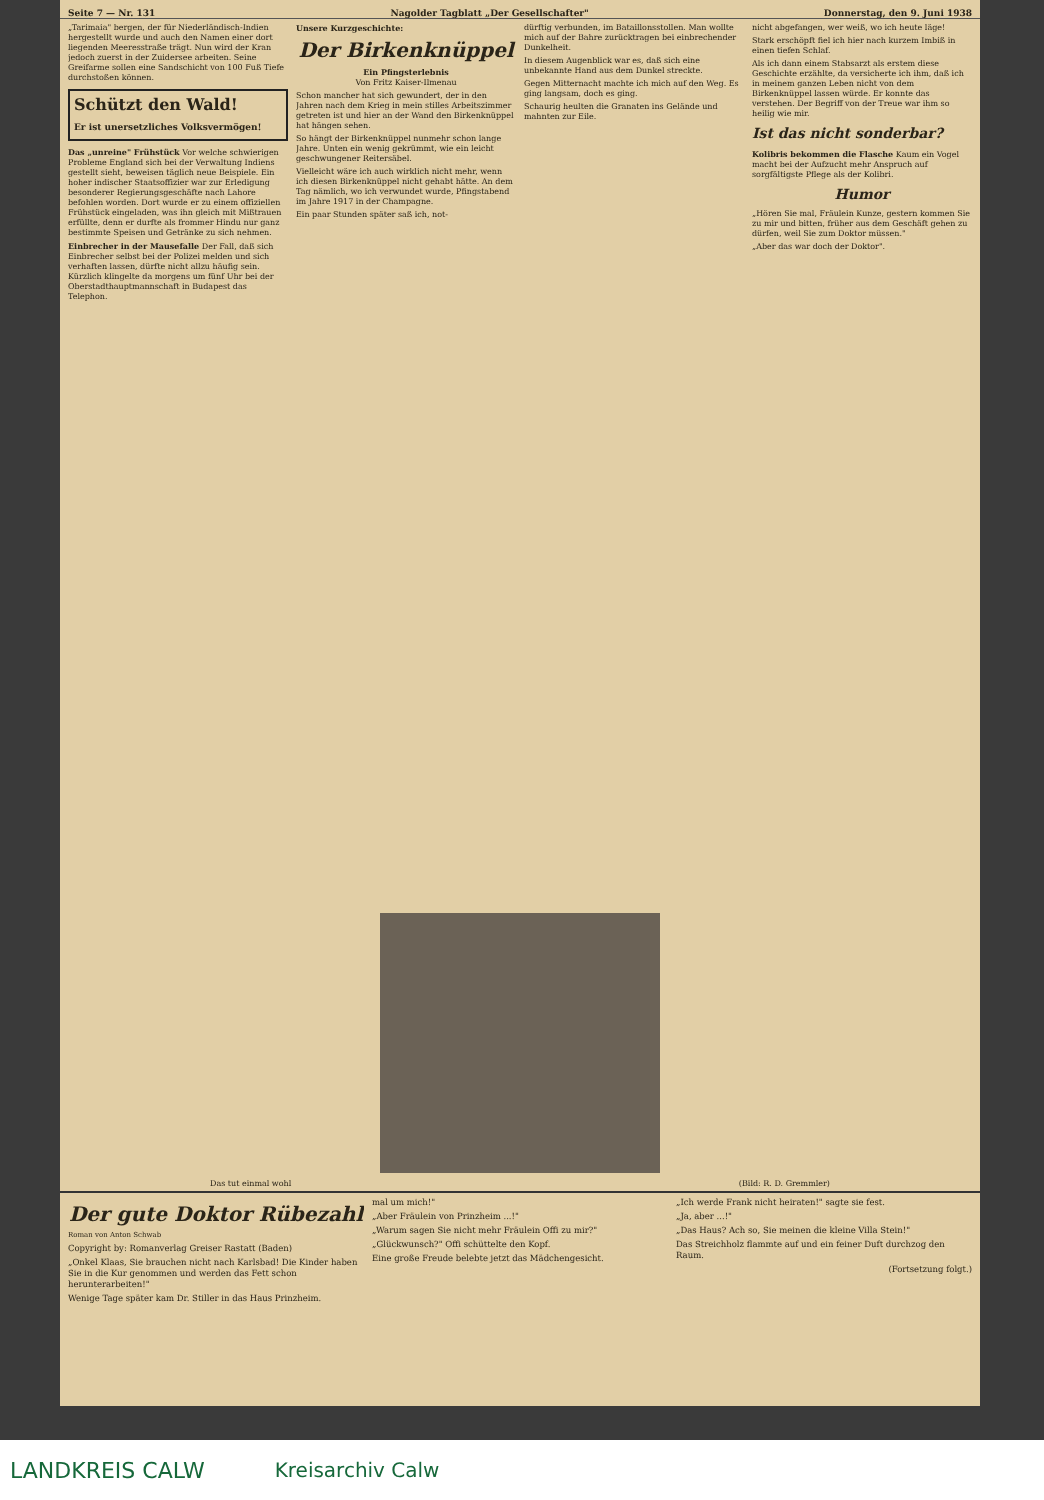Seite 7 — Nr. 131 Nagolder Tagblatt „Der Gesellschafter" Donnerstag, den 9. Juni 1938
„Tarimaia" bergen, der für Niederländisch-Indien hergestellt wurde und auch den Namen einer dort liegenden Meeresstraße trägt. Nun wird der Kran jedoch zuerst in der Zuidersee arbeiten. Seine Greifarme sollen eine Sandschicht von 100 Fuß Tiefe durchstoßen können.
Schützt den Wald!
Er ist unersetzliches Volksvermögen!
Das „unreine" Frühstück Vor welche schwierigen Probleme England sich bei der Verwaltung Indiens gestellt sieht, beweisen täglich neue Beispiele. Ein hoher indischer Staatsoffizier war zur Erledigung besonderer Regierungsgeschäfte nach Lahore befohlen worden. Dort wurde er zu einem offiziellen Frühstück eingeladen, was ihn gleich mit Mißtrauen erfüllte, denn er durfte als frommer Hindu nur ganz bestimmte Speisen und Getränke zu sich nehmen.
Einbrecher in der Mausefalle Der Fall, daß sich Einbrecher selbst bei der Polizei melden und sich verhaften lassen, dürfte nicht allzu häufig sein. Kürzlich klingelte da morgens um fünf Uhr bei der Oberstadthauptmannschaft in Budapest das Telephon.
Unsere Kurzgeschichte:
Der Birkenknüppel
Ein Pfingsterlebnis
Von Fritz Kaiser-Ilmenau
Schon mancher hat sich gewundert, der in den Jahren nach dem Krieg in mein stilles Arbeitszimmer getreten ist und hier an der Wand den Birkenknüppel hat hängen sehen.
So hängt der Birkenknüppel nunmehr schon lange Jahre. Unten ein wenig gekrümmt, wie ein leicht geschwungener Reitersäbel.
Vielleicht wäre ich auch wirklich nicht mehr, wenn ich diesen Birkenknüppel nicht gehabt hätte. An dem Tag nämlich, wo ich verwundet wurde, Pfingstabend im Jahre 1917 in der Champagne.
Ein paar Stunden später saß ich, not-
dürftig verbunden, im Bataillonsstollen. Man wollte mich auf der Bahre zurücktragen bei einbrechender Dunkelheit.
In diesem Augenblick war es, daß sich eine unbekannte Hand aus dem Dunkel streckte.
Gegen Mitternacht machte ich mich auf den Weg. Es ging langsam, doch es ging.
Schaurig heulten die Granaten ins Gelände und mahnten zur Eile.
nicht abgefangen, wer weiß, wo ich heute läge!
Stark erschöpft fiel ich hier nach kurzem Imbiß in einen tiefen Schlaf.
Als ich dann einem Stabsarzt als erstem diese Geschichte erzählte, da versicherte ich ihm, daß ich in meinem ganzen Leben nicht von dem Birkenknüppel lassen würde. Er konnte das verstehen. Der Begriff von der Treue war ihm so heilig wie mir.
Ist das nicht sonderbar?
Kolibris bekommen die Flasche Kaum ein Vogel macht bei der Aufzucht mehr Anspruch auf sorgfältigste Pflege als der Kolibri.
Humor
„Hören Sie mal, Fräulein Kunze, gestern kommen Sie zu mir und bitten, früher aus dem Geschäft gehen zu dürfen, weil Sie zum Doktor müssen."
„Aber das war doch der Doktor".
Das tut einmal wohl (Bild: R. D. Gremmler)
Der gute Doktor Rübezahl
Roman von Anton Schwab
Copyright by: Romanverlag Greiser Rastatt (Baden)
„Onkel Klaas, Sie brauchen nicht nach Karlsbad! Die Kinder haben Sie in die Kur genommen und werden das Fett schon herunterarbeiten!"
Wenige Tage später kam Dr. Stiller in das Haus Prinzheim.
mal um mich!"
„Aber Fräulein von Prinzheim ...!"
„Warum sagen Sie nicht mehr Fräulein Offi zu mir?"
„Glückwunsch?" Offi schüttelte den Kopf.
Eine große Freude belebte jetzt das Mädchengesicht.
„Ich werde Frank nicht heiraten!" sagte sie fest.
„Ja, aber ...!"
„Das Haus? Ach so, Sie meinen die kleine Villa Stein!"
Das Streichholz flammte auf und ein feiner Duft durchzog den Raum.
(Fortsetzung folgt.)
LANDKREIS CALW Kreisarchiv Calw